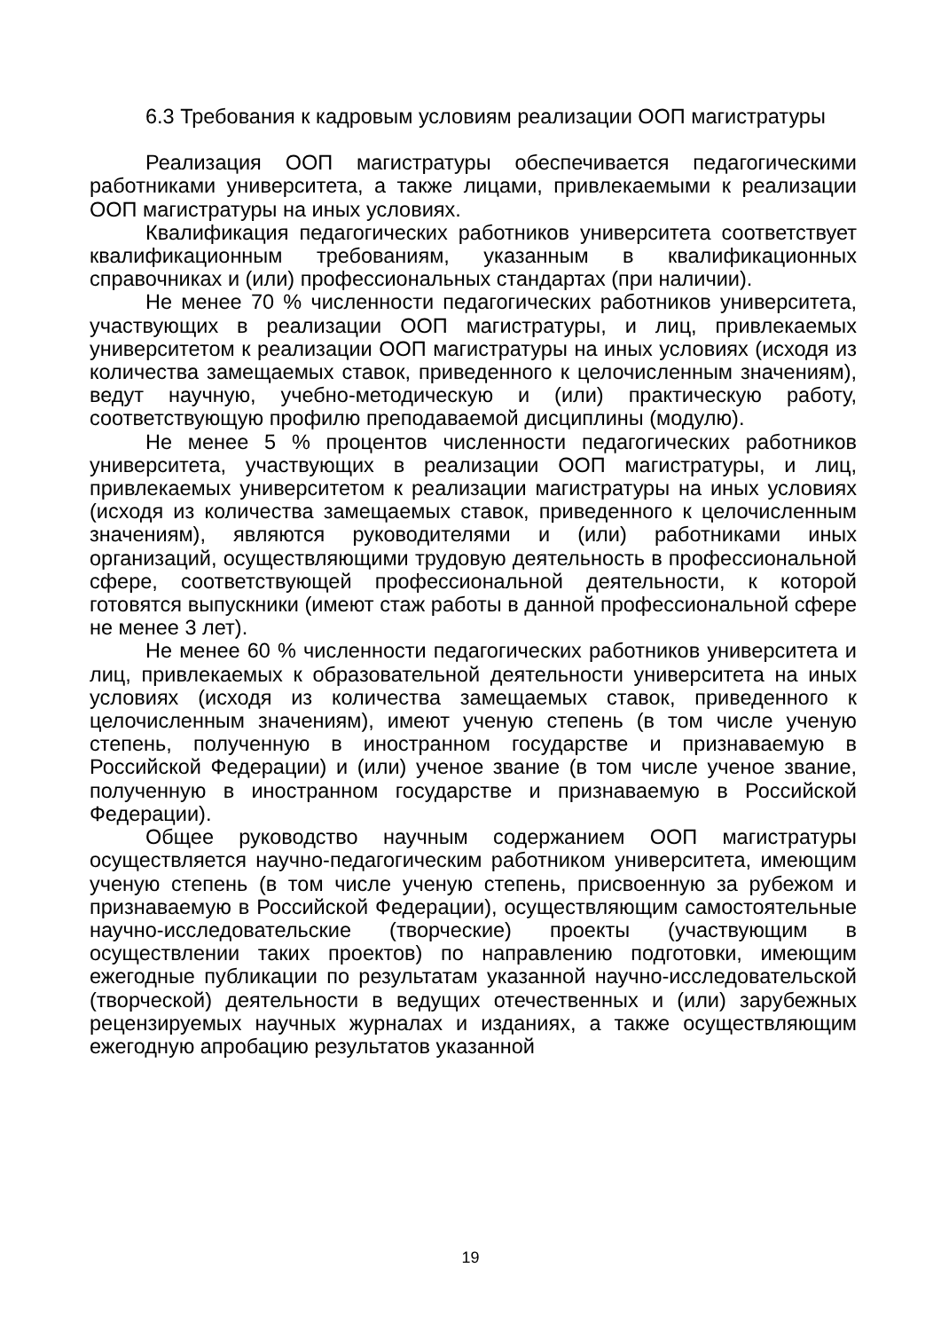6.3 Требования к кадровым условиям реализации ООП магистратуры
Реализация ООП магистратуры обеспечивается педагогическими работниками университета, а также лицами, привлекаемыми к реализации ООП магистратуры на иных условиях.
Квалификация педагогических работников университета соответствует квалификационным требованиям, указанным в квалификационных справочниках и (или) профессиональных стандартах (при наличии).
Не менее 70 % численности педагогических работников университета, участвующих в реализации ООП магистратуры, и лиц, привлекаемых университетом к реализации ООП магистратуры на иных условиях (исходя из количества замещаемых ставок, приведенного к целочисленным значениям), ведут научную, учебно-методическую и (или) практическую работу, соответствующую профилю преподаваемой дисциплины (модулю).
Не менее 5 % процентов численности педагогических работников университета, участвующих в реализации ООП магистратуры, и лиц, привлекаемых университетом к реализации магистратуры на иных условиях (исходя из количества замещаемых ставок, приведенного к целочисленным значениям), являются руководителями и (или) работниками иных организаций, осуществляющими трудовую деятельность в профессиональной сфере, соответствующей профессиональной деятельности, к которой готовятся выпускники (имеют стаж работы в данной профессиональной сфере не менее 3 лет).
Не менее 60 % численности педагогических работников университета и лиц, привлекаемых к образовательной деятельности университета на иных условиях (исходя из количества замещаемых ставок, приведенного к целочисленным значениям), имеют ученую степень (в том числе ученую степень, полученную в иностранном государстве и признаваемую в Российской Федерации) и (или) ученое звание (в том числе ученое звание, полученную в иностранном государстве и признаваемую в Российской Федерации).
Общее руководство научным содержанием ООП магистратуры осуществляется научно-педагогическим работником университета, имеющим ученую степень (в том числе ученую степень, присвоенную за рубежом и признаваемую в Российской Федерации), осуществляющим самостоятельные научно-исследовательские (творческие) проекты (участвующим в осуществлении таких проектов) по направлению подготовки, имеющим ежегодные публикации по результатам указанной научно-исследовательской (творческой) деятельности в ведущих отечественных и (или) зарубежных рецензируемых научных журналах и изданиях, а также осуществляющим ежегодную апробацию результатов указанной
19